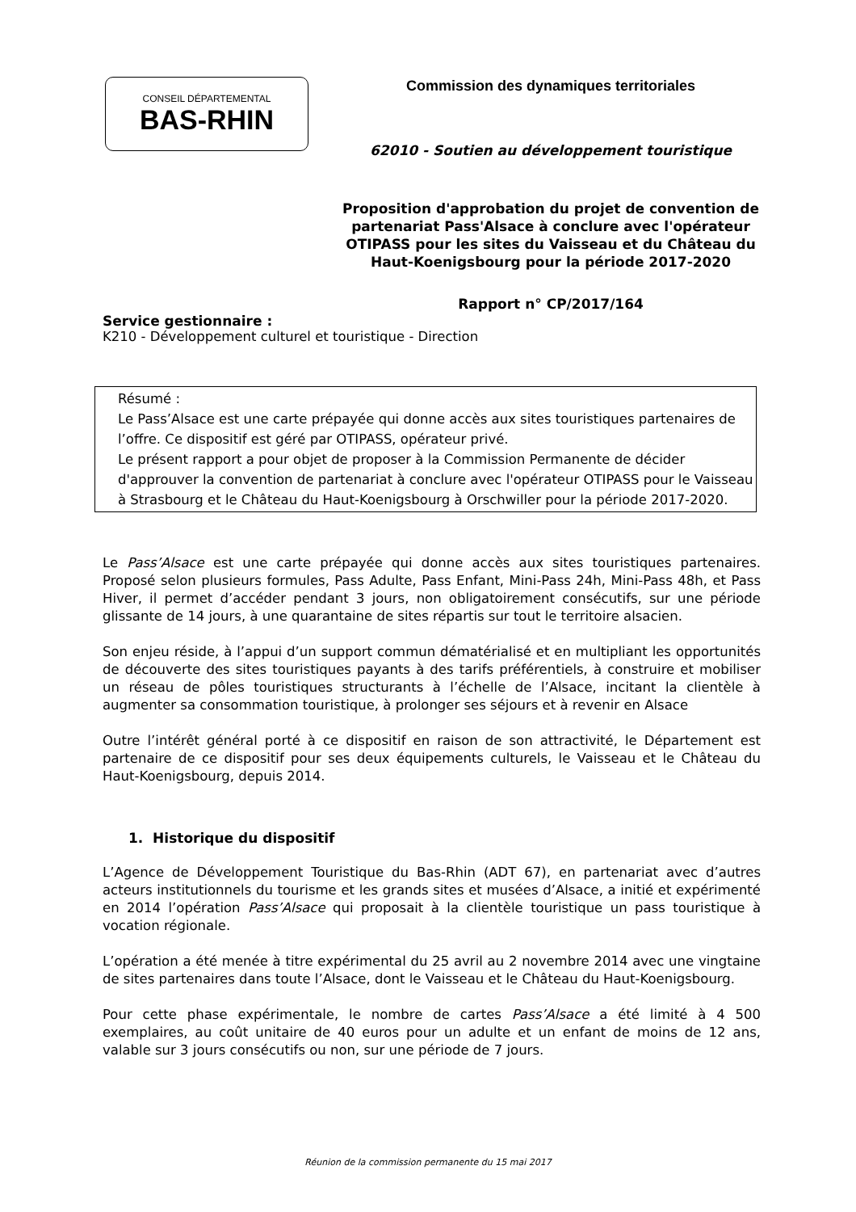CONSEIL DÉPARTEMENTAL
BAS-RHIN
Commission des dynamiques territoriales
62010 - Soutien au développement touristique
Proposition d'approbation du projet de convention de partenariat Pass'Alsace à conclure avec l'opérateur OTIPASS pour les sites du Vaisseau et du Château du Haut-Koenigsbourg pour la période 2017-2020
Rapport n° CP/2017/164
Service gestionnaire :
K210 - Développement culturel et touristique - Direction
Résumé :
Le Pass’Alsace est une carte prépayée qui donne accès aux sites touristiques partenaires de l’offre. Ce dispositif est géré par OTIPASS, opérateur privé.
Le présent rapport a pour objet de proposer à la Commission Permanente de décider d'approuver la convention de partenariat à conclure avec l'opérateur OTIPASS pour le Vaisseau à Strasbourg et le Château du Haut-Koenigsbourg à Orschwiller pour la période 2017-2020.
Le Pass’Alsace est une carte prépayée qui donne accès aux sites touristiques partenaires. Proposé selon plusieurs formules, Pass Adulte, Pass Enfant, Mini-Pass 24h, Mini-Pass 48h, et Pass Hiver, il permet d’accéder pendant 3 jours, non obligatoirement consécutifs, sur une période glissante de 14 jours, à une quarantaine de sites répartis sur tout le territoire alsacien.
Son enjeu réside, à l’appui d’un support commun dématérialisé et en multipliant les opportunités de découverte des sites touristiques payants à des tarifs préférentiels, à construire et mobiliser un réseau de pôles touristiques structurants à l’échelle de l’Alsace, incitant la clientèle à augmenter sa consommation touristique, à prolonger ses séjours et à revenir en Alsace
Outre l’intérêt général porté à ce dispositif en raison de son attractivité, le Département est partenaire de ce dispositif pour ses deux équipements culturels, le Vaisseau et le Château du Haut-Koenigsbourg, depuis 2014.
1. Historique du dispositif
L’Agence de Développement Touristique du Bas-Rhin (ADT 67), en partenariat avec d’autres acteurs institutionnels du tourisme et les grands sites et musées d’Alsace, a initié et expérimenté en 2014 l’opération Pass’Alsace qui proposait à la clientèle touristique un pass touristique à vocation régionale.
L’opération a été menée à titre expérimental du 25 avril au 2 novembre 2014 avec une vingtaine de sites partenaires dans toute l’Alsace, dont le Vaisseau et le Château du Haut-Koenigsbourg.
Pour cette phase expérimentale, le nombre de cartes Pass’Alsace a été limité à 4 500 exemplaires, au coût unitaire de 40 euros pour un adulte et un enfant de moins de 12 ans, valable sur 3 jours consécutifs ou non, sur une période de 7 jours.
Réunion de la commission permanente du 15 mai 2017